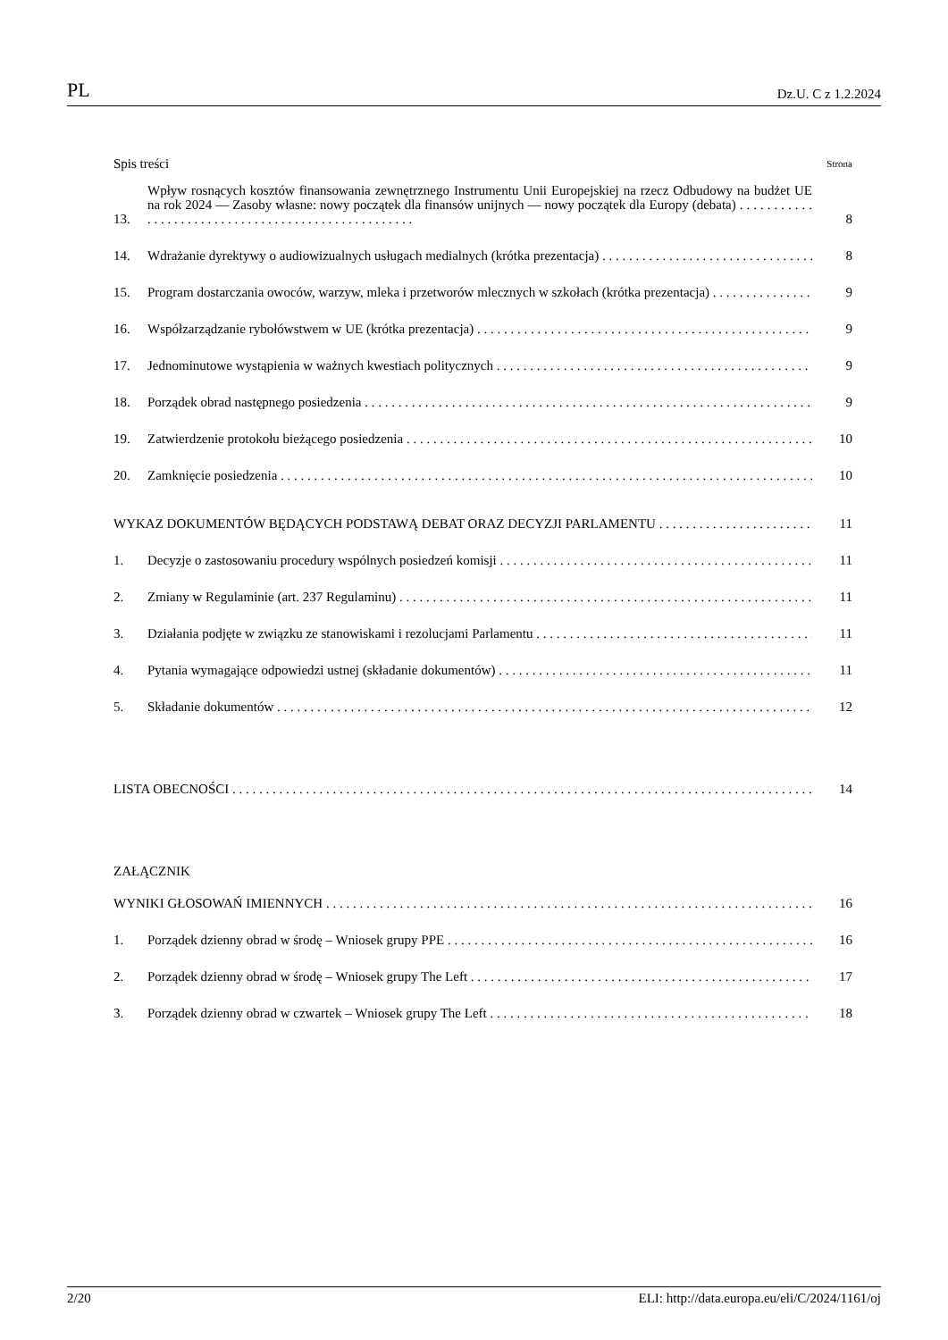PL Dz.U. C z 1.2.2024
Spis treści Strona
13. Wpływ rosnących kosztów finansowania zewnętrznego Instrumentu Unii Europejskiej na rzecz Odbudowy na budżet UE na rok 2024 — Zasoby własne: nowy początek dla finansów unijnych — nowy początek dla Europy (debata) . . . . . . . . . . . . . . . . . . . . . . . . . . . . . . . . . . . . . . . . . . . . . . . . . . . 8
14. Wdrażanie dyrektywy o audiowizualnych usługach medialnych (krótka prezentacja) 8
15. Program dostarczania owoców, warzyw, mleka i przetworów mlecznych w szkołach (krótka prezentacja) 9
16. Współzarządzanie rybołówstwem w UE (krótka prezentacja) 9
17. Jednominutowe wystąpienia w ważnych kwestiach politycznych 9
18. Porządek obrad następnego posiedzenia 9
19. Zatwierdzenie protokołu bieżącego posiedzenia 10
20. Zamknięcie posiedzenia 10
WYKAZ DOKUMENTÓW BĘDĄCYCH PODSTAWĄ DEBAT ORAZ DECYZJI PARLAMENTU 11
1. Decyzje o zastosowaniu procedury wspólnych posiedzeń komisji 11
2. Zmiany w Regulaminie (art. 237 Regulaminu) 11
3. Działania podjęte w związku ze stanowiskami i rezolucjami Parlamentu 11
4. Pytania wymagające odpowiedzi ustnej (składanie dokumentów) 11
5. Składanie dokumentów 12
LISTA OBECNOŚCI 14
ZAŁĄCZNIK
WYNIKI GŁOSOWAŃ IMIENNYCH 16
1. Porządek dzienny obrad w środę – Wniosek grupy PPE 16
2. Porządek dzienny obrad w środę – Wniosek grupy The Left 17
3. Porządek dzienny obrad w czwartek – Wniosek grupy The Left 18
2/20 ELI: http://data.europa.eu/eli/C/2024/1161/oj